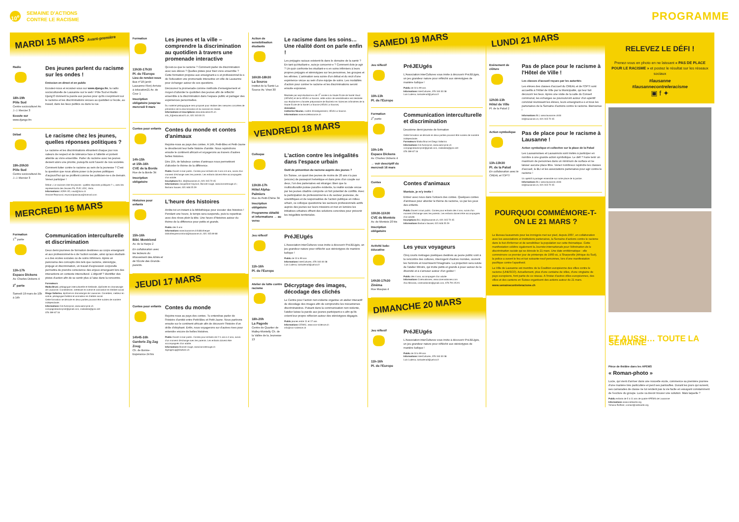10<sup>e</sup>
SEMAINE D'ACTIONS
CONTRE LE RACISME
PROGRAMME
MARDI 15 MARS Avant-première
Radio
18h-19h
Pôle Sud
Centre socioculturel Av. J.-J. Mercier 3
Ecoute sur
www.django.fm
Des jeunes parlent du racisme sur les ondes !
Emission en direct et en public
Ecoutez-nous et écoutez-vous sur www.django.fm, la radio socioculturelle de Lausanne sur le web ! Pôle Sud et Radio Djang'O donnent la parole aux jeunes pour qu'ils s'expriment sur le racisme et les discriminations vécues au quotidien à l'école, au travail, dans les lieux publics ou dans la rue.
Débat
19h-20h30
Pôle Sud
Centre socioculturel Av. J.-J. Mercier 3
Le racisme chez les jeunes, quelles réponses politiques ?
Le racisme et les discriminations ébranlent chaque jour nos valeurs de respect et de tolérance face à l'altérité et portent atteinte au vivre ensemble. Parler du racisme avec les jeunes devient alors une priorité, puisqu'ils sont l'avenir de nos sociétés.
Comment lutter contre le racisme au sein de la jeunesse ? C'est la question que nous allons poser à de jeunes politiques d'aujourd'hui qui se profilent comme les politicien-ne-s de demain. Venez participer !
Débat « Le racisme chez les jeunes : quelles réponses politiques ? », avec les représentants des Jeunes PS, PLR, UDC, Verts.
Informations LICRA-VD, vaud@licra.ch
Antoine Reymond, reymondpassiaux@hotmail.com
MERCREDI 16 MARS
Formation
1<sup>re</sup> partie
13h-17h
Espace Dickens
Av. Charles Dickens 4
2<sup>e</sup> partie
Samedi 19 mars de 10h à 14h
Communication interculturelle et discrimination
Deux demi-journées de formation destinées au corps enseignant et aux professionnel-le-s de l'action sociale, ainsi qu'aux étudiant-e-s des écoles sociales ou de soins infirmiers. Après un panorama des concepts clés tels que racisme, stéréotype, préjugé et discrimination, un travail d'expression corporelle permettra de prendre conscience des enjeux émergeant lors des interactions en contexte interculturel. L'objectif ? Identifier des pistes d'action afin de se sentir plus à l'aise dans la rencontre.
Formateurs
Maika Bruni, pédagogue interculturelle et théâtrale, diplômée en dramaturgie de Lausanne. Comédienne, metteuse en scène et animatrice en théâtre social.
Diego Vallarino, diplômé en dramaturgie de Lausanne. Comédien, metteur en scène, pédagogue théâtral et animateur en théâtre social.
Cette formation se déroule en deux parties pouvant être suivies de manière indépendante.
Informations Cie Autonyme, www.autonyme.ch
compagnieautonyme@gmail.com, maikalala@gmx.net
076 399 67 16
Formation
13h30-17h30
Pl. de l'Europe
Lieu de rendez-vous
Bus n°18 (arrêt Lausanne-Flon) Arrivée à éducation21 Av. de Cour 1
Inscription obligatoire jusqu'au mercredi 9 mars
Les jeunes et la ville – comprendre la discrimination au quotidien à travers une promenade interactive
Qu'est-ce que le racisme ? Comment parler de discrimination avec ses élèves ? Quelles pistes pour bien vivre ensemble ? Cette formation propose aux enseignant-e-s et professionnel-le-s de l'éducation une promenade interactive en ville de Lausanne pour échanger autour de ces questions.
Découvrez la promenade comme méthode d'enseignement et moyen d'aborder le quotidien des jeunes afin de réfléchir ensemble à la discrimination dans l'espace public et partager des expériences personnelles.
Du matériel pédagogique sera proposé pour réaliser des mesures concrètes de prévention de la discrimination et du racisme en classe.
Informations et inscriptions www.education21.ch
info_fr@education21.ch, 021 343 00 21
Contes pour enfants
14h-15h
et 15h-16h
CVE de la Borde
Rue de la Borde 34
Inscription obligatoire
Contes du monde et contes d'animaux
Rejoins-nous au pays des contes. A 14h, Petit-Bleu et Petit-Jaune te dévoileront leur belle histoire d'amitié. Nous rejoindrons ensuite le continent africain et voyagerons au travers d'autres belles histoires.
Dès 15h, de fabuleux contes d'animaux nous permettront d'aborder le thème de la différence.
Public Ouvert à tout public. Contes pour enfants de 4 ans à 6 ans, suivis d'un moment d'échange avec les parents. Les enfants doivent être accompagnés d'un adulte.
Inscriptions BLI, bli@lausanne.ch, 021 315 72 45
Informations Jacqueline Haymoz, Bonnet rouge, www.bonnetrouge.ch ; Barbara Sauser, 021 648 25 29
Histoires pour enfants
15h-16h
Bibl. Montriond
Av. de la Harpe 2
En collaboration avec les lecteurs du Mouvement des Aînés et de l'École des Grands-parents.
L'heure des histoires
Arrête-toi un instant à la bibliothèque pour écouter des histoires ! Pendant une heure, le temps sera suspendu, puis tu repartiras avec des rêves plein la tête. Une heure d'histoires autour du thème de la différence pour petits et grands.
Public dès 5 ans
Informations www.lausanne.ch/bibliotheque
bibliothequemontriond@lausanne.ch, 021 315 69 80
JEUDI 17 MARS
Contes pour enfants
14h45-16h
Garderie Zig Zag Zoug
Ch. de Bonne-Espérance 24 bis
Contes du monde
Rejoins-nous au pays des contes. Tu entendras parler de l'histoire d'amitié entre Petit-Bleu et Petit-Jaune. Nous partirons ensuite sur le continent africain afin de découvrir l'histoire d'un drôle d'éléphant. Enfin, nous voyagerons sur d'autres rives pour entendre encore de belles histoires.
Public Ouvert à tout public. Contes pour enfants de 2 ½ ans à 4 ans, suivis d'un moment d'échange avec les parents. Les enfants doivent être accompagnés d'un adulte.
Informations Bonnet rouge, www.bonnetrouge.ch
zigzagzoug@bluewin.ch
Action de sensibilisation étudiants
16h30-18h30
La Source
Institut de la Santé La Source Av. Vinet 30
Le racisme dans les soins… Une réalité dont on parle enfin !
Les préjugés raciaux existent-ils dans le domaine de la santé ? En tant qu'étudiant-e, suis-je concerné-e ? Comment dois-je agir ? Un quiz confronte les étudiant-e-s en soins infirmiers à leurs propres préjugés et stéréotypes sur les personnes, les groupes et les ethnies. L'animation sera suivie d'un débat et du récit d'une expérience vécue au sein d'une équipe de soins. Les modalités d'action pour contrer le racisme et les discriminations seront ensuite exposées.
Réalisée par sept étudiant-e-s de 3<sup>e</sup> année à la Haute Ecole de Santé Vaud (HESAV) et de la HEdS La Source, cette action de sensibilisation est destinée aux étudiant-e-s d'année préparatoire de Bachelor en Sciences infirmières de la Haute Ecole de la Santé La Source (HEdS La Source).
Animation
Catherine Nicolas, maître d'enseignement, HEdS La Source.
Informations www.ecolelasource.ch
VENDREDI 18 MARS
Colloque
13h30-17h
Hôtel Alpha-Palmiers
Rue du Petit-Chêne 34
Inscription obligatoire
Programme détaillé et informations → au verso
L'action contre les inégalités dans l'espace urbain
Outil de prévention du racisme auprès des jeunes ?
En Suisse, un quart des jeunes de moins de 20 ans n'a pas (encore) de passeport helvétique et dans près d'un couple sur deux, l'un des partenaires est étranger. Bien que la multiculturalité puisse paraître évidente, la réalité sociale vécue par les jeunes citadins comporte un fort potentiel de conflits. Avec la participation de professionnel-le-s du secteur jeunesse, de scientifiques et de responsables de l'action publique en milieu urbain, ce colloque questionne les secteurs professionnels actifs auprès des jeunes sur leurs missions et met en lumière les initiatives urbaines offrant des solutions concrètes pour prévenir les inégalités territoriales.
Jeu réflexif
11h-16h
Pl. de l'Europe
PréJEUgés
L'Association interCultures vous invite à découvrir PréJEUgés, un jeu grandeur nature pour réfléchir aux stéréotypes de manière ludique !
Public de 10 à 99 ans
Informations InterCultures, 076 344 00 38
Luis Ludena, luisludena3@yahoo.fr
Atelier de lutte contre racisme
18h-20h
La Pagode
Centre de Quartier de Malley-Montelly Ch. de la Vallée de la Jeunesse 13
Décryptage des images, décodage des clichés
Le Centre pour l'action non-violente organise un atelier interactif de décodage des images afin de comprendre les mécanismes discriminatoires. Puisant dans la communication non-violente, l'atelier laisse la parole aux jeunes participant-e-s afin qu'ils créent leur propre réflexion autour des stéréotypes dégagés.
Public jeunes entre 11 et 17 ans
Informations CENAC, www.non-violence.ch
info@non-violence.ch
SAMEDI 19 MARS
Jeu réflexif
10h-13h
Pl. de l'Europe
PréJEUgés
L'Association interCultures vous invite à découvrir PréJEUgés, un jeu grandeur nature pour réfléchir aux stéréotypes de manière ludique !
Public de 10 à 99 ans
Informations InterCultures, 076 344 00 38
Luis Ludena, luisludena3@yahoo.fr
Formation
2<sup>e</sup> partie
10h-14h
Espace Dickens
Av. Charles Dickens 4
→ voir descriptif du mercredi 16 mars
Communication interculturelle et discrimination
Deuxième demi-journée de formation
Cette formation se déroule en deux parties pouvant être suivies de manière indépendante.
Formateurs Maika Bruni et Diego Vallarino
Informations Cie Autonyme, www.autonyme.ch
compagnieautonyme@gmail.com, maikalala@gmx.net
076 399 67 16
Contes
10h30-11h30
CVE de Montoie
Av. de Montoie 20 bis
Inscription obligatoire
Contes d'animaux
Montoie, je m'y invite !
Entrez avec nous dans l'univers des contes. Quelques contes d'animaux pour aborder le thème du racisme, vu par les yeux des enfants.
Public Ouvert à tout public. Contes pour enfants dès 4 ans, suivis d'un moment d'échange avec les parents. Les enfants doivent être accompagnés d'un adulte.
Inscriptions BLI, bli@lausanne.ch, 021 315 72 45
Informations Barbara Sauser, 021 648 25 29
Activité ludo-éducative
14h30-17h30
Zinéma
Rue Maupas 4
Les yeux voyageurs
Cinq courts métrages poétiques destinés au jeune public vont à la rencontre des cultures, interrogent d'autres mondes, ouvrent les horizons et nourrissent l'imaginaire. La projection sera suivie de l'atelier Miroirs, qui invite petits et grands à jouer autour de la diversité et à s'amuser autour d'un goûter !
Public dès 4 ans, accompagné d'un adulte
Informations Cinématismes, www.cinematismes.com
Ana Miranda, cinematismes@gmail.com, 076 791 25 91
DIMANCHE 20 MARS
Jeu réflexif
11h-16h
Pl. de l'Europe
PréJEUgés
L'Association interCultures vous invite à découvrir PréJEUgés, un jeu grandeur nature pour réfléchir aux stéréotypes de manière ludique !
Public de 10 à 99 ans
Informations InterCultures, 076 344 00 38
Luis Ludena, luisludena3@yahoo.fr
LUNDI 21 MARS
Evénement de clôture
12h30-13h
Hôtel de Ville
Pl. de la Palud 2
Pas de place pour le racisme à l'Hôtel de Ville !
Les classes d'accueil reçues par les autorités
Les élèves des classes d'accueil du CREAL et de l'OPTI sont accueillis à l'Hôtel de Ville par la Municipalité, qui leur fait découvrir les lieux. Après une visite de la salle du Conseil communal, les échanges se poursuivront autour d'un apéritif convivial réunissant les élèves, leurs enseignant-e-s et tous les partenaires de la Semaine d'actions contre le racisme. Bienvenue !
Informations BLI, www.lausanne.ch/bli
bli@lausanne.ch, 021 315 72 45
Action symbolique
13h-13h30
Pl. de la Palud
En collaboration avec le CREAL et l'OPTI
Pas de place pour le racisme à Lausanne !
Action symbolique et collective sur la place de la Palud
Les Lausannoises et Lausannois sont invités à participer en nombre à une grande action symbolique. Le défi ? Faire tenir un maximum de personnes dans un minimum de surface et ne laisser aucune place libre. Venez nombreux rejoindre les classes d'accueil, le BLI et les associations partenaires pour agir contre le racisme !
Un apéritif à partager ensemble sur notre place de la justice.
Informations BLI, www.lausanne.ch/bli
bli@lausanne.ch, 021 315 72 45
POURQUOI COMMÉMORE-T-ON LE 21 MARS ?
Le Bureau lausannois pour les immigrés met sur pied, depuis 2007, en collaboration avec les associations et institutions partenaires, la Semaine d'actions contre le racisme dans le but d'informer et de sensibiliser la population sur cette thématique. Cette manifestation célèbre également la Journée internationale pour l'élimination de la discrimination raciale qui se déroule le 21 mars. Une date emblématique : elle commémore ce premier jour de printemps de 1960 où, à Sharpeville (Afrique du Sud), la police a ouvert le feu et tué soixante-neuf personnes, lors d'une manifestation pacifique contre l'apartheid.
La Ville de Lausanne est membre de la Coalition européenne des villes contre le racisme (UNESCO). Actuellement, plus d'une centaine de villes, d'une vingtaine de pays européens, font partie de ce réseau. A l'instar d'autres villes européennes, des villes et des cantons en Suisse organisent des actions autour du 21 mars.
www.semainecontreleracisme.ch
RELEVEZ LE DÉFI !
Prenez-vous en photo en ne laissant « PAS DE PLACE POUR LE RACISME » et postez le résultat sur les réseaux sociaux
#lausanne
#lausannecontreleracisme
▣ f ✦
ET AUSSI… TOUTE LA SEMAINE
Pièce de théâtre dans les APEMS
« Roman-photo »
Lucie, qui vient d'arriver dans une nouvelle école, commence sa première journée d'une manière très particulière et perd ses pantoufles. Durant les jours qui suivent, ses camarades de classe ne lui rendent pas la vie facile en essayant constamment de l'exclure du groupe. Lucie va devoir trouver une solution. Mais laquelle ?
Public enfants de 5 à 11 ans de quatre APEMS de Lausanne
Informations www.metisarte.org
Yohana Ruffiner, contact@metisarte.org